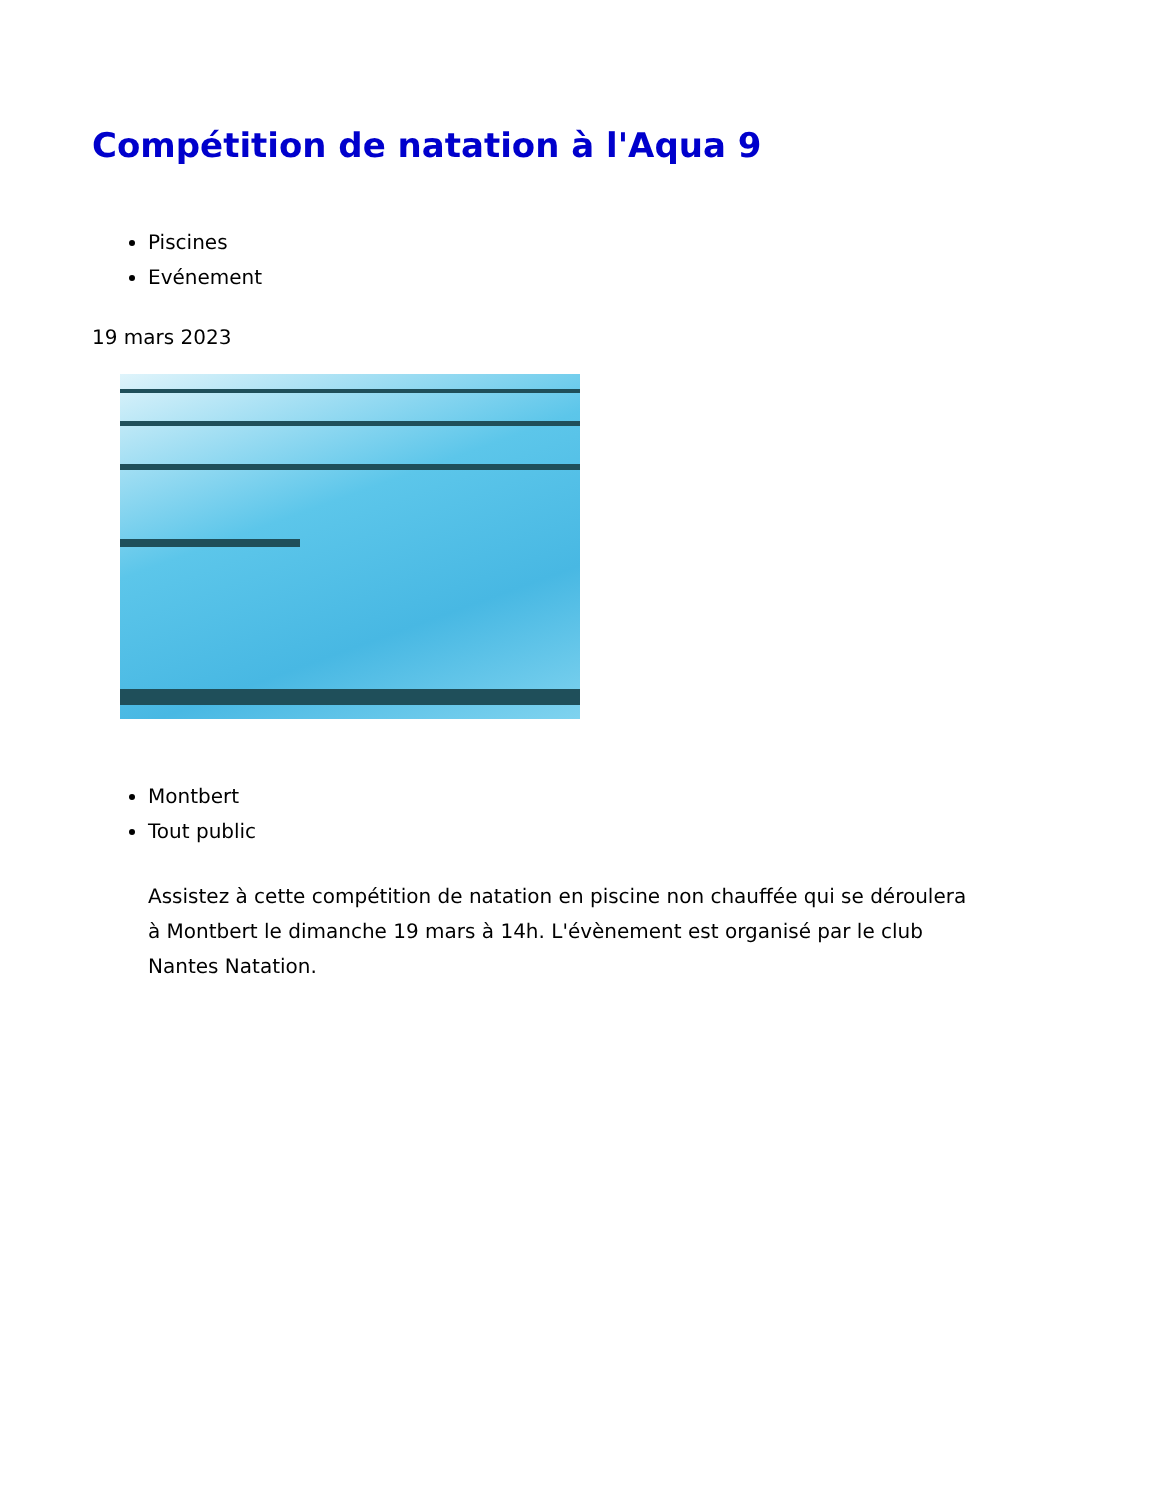Compétition de natation à l'Aqua 9
Piscines
Evénement
19 mars 2023
Montbert
Tout public
Assistez à cette compétition de natation en piscine non chauffée qui se déroulera à Montbert le dimanche 19 mars à 14h. L'évènement est organisé par le club Nantes Natation.